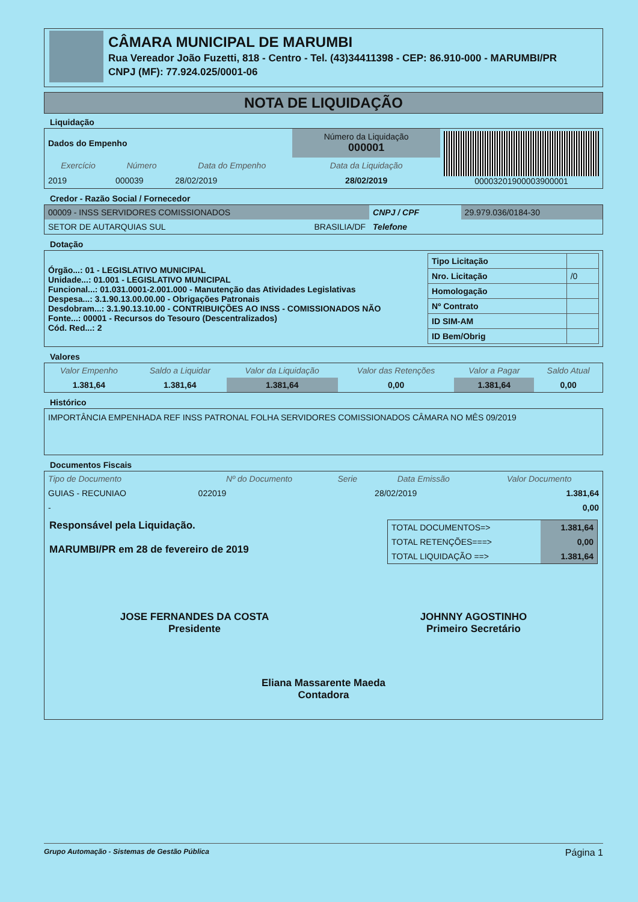CÂMARA MUNICIPAL DE MARUMBI
Rua Vereador João Fuzetti, 818 - Centro - Tel. (43)34411398 - CEP: 86.910-000 - MARUMBI/PR
CNPJ (MF): 77.924.025/0001-06
NOTA DE LIQUIDAÇÃO
Liquidação
| Dados do Empenho | | | Número da Liquidação 000001 | 00003201900003900001 |
| Exercício | Número | Data do Empenho | Data da Liquidação | |
| 2019 | 000039 | 28/02/2019 | 28/02/2019 | |
Credor - Razão Social / Fornecedor
| 00009 - INSS SERVIDORES COMISSIONADOS | | CNPJ / CPF | 29.979.036/0184-30 |
| SETOR DE AUTARQUIAS SUL | BRASILIA/DF | Telefone | |
Dotação
| Órgão...: 01 - LEGISLATIVO MUNICIPAL Unidade...: 01.001 - LEGISLATIVO MUNICIPAL Funcional...: 01.031.0001-2.001.000 - Manutenção das Atividades Legislativas Despesa...: 3.1.90.13.00.00.00 - Obrigações Patronais Desdobram...: 3.1.90.13.10.00 - CONTRIBUIÇÕES AO INSS - COMISSIONADOS NÃO Fonte...: 00001 - Recursos do Tesouro (Descentralizados) Cód. Red...: 2 | / Tipo Licitação / / / Nro. Licitação / /0 / / Homologação / / / Nº Contrato / / / ID SIM-AM / / / ID Bem/Obrig / / |
Valores
| Valor Empenho | Saldo a Liquidar | Valor da Liquidação | Valor das Retenções | Valor a Pagar | Saldo Atual |
| --- | --- | --- | --- | --- | --- |
| 1.381,64 | 1.381,64 | 1.381,64 | 0,00 | 1.381,64 | 0,00 |
Histórico
IMPORTÂNCIA EMPENHADA REF INSS PATRONAL FOLHA SERVIDORES COMISSIONADOS CÂMARA NO MÊS 09/2019
Documentos Fiscais
| Tipo de Documento | Nº do Documento | Serie | Data Emissão | Valor Documento |
| --- | --- | --- | --- | --- |
| GUIAS - RECUNIAO | 022019 | | 28/02/2019 | 1.381,64 |
| - | | | | 0,00 |
Responsável pela Liquidação.
MARUMBI/PR em 28 de fevereiro de 2019
| TOTAL DOCUMENTOS=> | 1.381,64 |
| TOTAL RETENÇÕES===> | 0,00 |
| TOTAL LIQUIDAÇÃO ==> | 1.381,64 |
JOSE FERNANDES DA COSTA
Presidente
JOHNNY AGOSTINHO
Primeiro Secretário
Eliana Massarente Maeda
Contadora
Grupo Automação - Sistemas de Gestão Pública Página 1